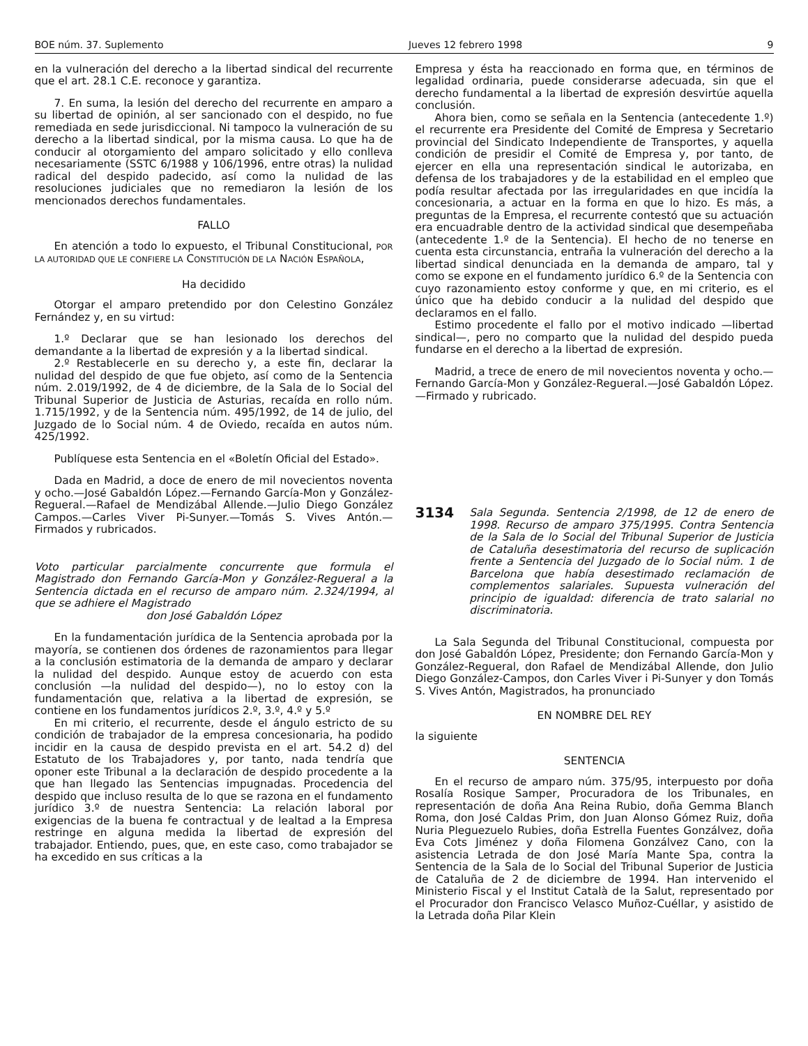BOE núm. 37. Suplemento Jueves 12 febrero 1998 9
en la vulneración del derecho a la libertad sindical del recurrente que el art. 28.1 C.E. reconoce y garantiza.
7. En suma, la lesión del derecho del recurrente en amparo a su libertad de opinión, al ser sancionado con el despido, no fue remediada en sede jurisdiccional. Ni tampoco la vulneración de su derecho a la libertad sindical, por la misma causa. Lo que ha de conducir al otorgamiento del amparo solicitado y ello conlleva necesariamente (SSTC 6/1988 y 106/1996, entre otras) la nulidad radical del despido padecido, así como la nulidad de las resoluciones judiciales que no remediaron la lesión de los mencionados derechos fundamentales.
FALLO
En atención a todo lo expuesto, el Tribunal Constitucional, POR LA AUTORIDAD QUE LE CONFIERE LA CONSTITUCIÓN DE LA NACIÓN ESPAÑOLA,
Ha decidido
Otorgar el amparo pretendido por don Celestino González Fernández y, en su virtud:
1.º Declarar que se han lesionado los derechos del demandante a la libertad de expresión y a la libertad sindical.
2.º Restablecerle en su derecho y, a este fin, declarar la nulidad del despido de que fue objeto, así como de la Sentencia núm. 2.019/1992, de 4 de diciembre, de la Sala de lo Social del Tribunal Superior de Justicia de Asturias, recaída en rollo núm. 1.715/1992, y de la Sentencia núm. 495/1992, de 14 de julio, del Juzgado de lo Social núm. 4 de Oviedo, recaída en autos núm. 425/1992.
Publíquese esta Sentencia en el «Boletín Oficial del Estado».
Dada en Madrid, a doce de enero de mil novecientos noventa y ocho.—José Gabaldón López.—Fernando García-Mon y González-Regueral.—Rafael de Mendizábal Allende.—Julio Diego González Campos.—Carles Viver Pi-Sunyer.—Tomás S. Vives Antón.—Firmados y rubricados.
Voto particular parcialmente concurrente que formula el Magistrado don Fernando García-Mon y González-Regueral a la Sentencia dictada en el recurso de amparo núm. 2.324/1994, al que se adhiere el Magistrado
don José Gabaldón López
En la fundamentación jurídica de la Sentencia aprobada por la mayoría, se contienen dos órdenes de razonamientos para llegar a la conclusión estimatoria de la demanda de amparo y declarar la nulidad del despido. Aunque estoy de acuerdo con esta conclusión —la nulidad del despido—), no lo estoy con la fundamentación que, relativa a la libertad de expresión, se contiene en los fundamentos jurídicos 2.º, 3.º, 4.º y 5.º
En mi criterio, el recurrente, desde el ángulo estricto de su condición de trabajador de la empresa concesionaria, ha podido incidir en la causa de despido prevista en el art. 54.2 d) del Estatuto de los Trabajadores y, por tanto, nada tendría que oponer este Tribunal a la declaración de despido procedente a la que han llegado las Sentencias impugnadas. Procedencia del despido que incluso resulta de lo que se razona en el fundamento jurídico 3.º de nuestra Sentencia: La relación laboral por exigencias de la buena fe contractual y de lealtad a la Empresa restringe en alguna medida la libertad de expresión del trabajador. Entiendo, pues, que, en este caso, como trabajador se ha excedido en sus críticas a la
Empresa y ésta ha reaccionado en forma que, en términos de legalidad ordinaria, puede considerarse adecuada, sin que el derecho fundamental a la libertad de expresión desvirtúe aquella conclusión.
Ahora bien, como se señala en la Sentencia (antecedente 1.º) el recurrente era Presidente del Comité de Empresa y Secretario provincial del Sindicato Independiente de Transportes, y aquella condición de presidir el Comité de Empresa y, por tanto, de ejercer en ella una representación sindical le autorizaba, en defensa de los trabajadores y de la estabilidad en el empleo que podía resultar afectada por las irregularidades en que incidía la concesionaria, a actuar en la forma en que lo hizo. Es más, a preguntas de la Empresa, el recurrente contestó que su actuación era encuadrable dentro de la actividad sindical que desempeñaba (antecedente 1.º de la Sentencia). El hecho de no tenerse en cuenta esta circunstancia, entraña la vulneración del derecho a la libertad sindical denunciada en la demanda de amparo, tal y como se expone en el fundamento jurídico 6.º de la Sentencia con cuyo razonamiento estoy conforme y que, en mi criterio, es el único que ha debido conducir a la nulidad del despido que declaramos en el fallo.
Estimo procedente el fallo por el motivo indicado —libertad sindical—, pero no comparto que la nulidad del despido pueda fundarse en el derecho a la libertad de expresión.
Madrid, a trece de enero de mil novecientos noventa y ocho.—Fernando García-Mon y González-Regueral.—José Gabaldón López.—Firmado y rubricado.
3134
Sala Segunda. Sentencia 2/1998, de 12 de enero de 1998. Recurso de amparo 375/1995. Contra Sentencia de la Sala de lo Social del Tribunal Superior de Justicia de Cataluña desestimatoria del recurso de suplicación frente a Sentencia del Juzgado de lo Social núm. 1 de Barcelona que había desestimado reclamación de complementos salariales. Supuesta vulneración del principio de igualdad: diferencia de trato salarial no discriminatoria.
La Sala Segunda del Tribunal Constitucional, compuesta por don José Gabaldón López, Presidente; don Fernando García-Mon y González-Regueral, don Rafael de Mendizábal Allende, don Julio Diego González-Campos, don Carles Viver i Pi-Sunyer y don Tomás S. Vives Antón, Magistrados, ha pronunciado
EN NOMBRE DEL REY
la siguiente
SENTENCIA
En el recurso de amparo núm. 375/95, interpuesto por doña Rosalía Rosique Samper, Procuradora de los Tribunales, en representación de doña Ana Reina Rubio, doña Gemma Blanch Roma, don José Caldas Prim, don Juan Alonso Gómez Ruiz, doña Nuria Pleguezuelo Rubies, doña Estrella Fuentes Gonzálvez, doña Eva Cots Jiménez y doña Filomena Gonzálvez Cano, con la asistencia Letrada de don José María Mante Spa, contra la Sentencia de la Sala de lo Social del Tribunal Superior de Justicia de Cataluña de 2 de diciembre de 1994. Han intervenido el Ministerio Fiscal y el Institut Català de la Salut, representado por el Procurador don Francisco Velasco Muñoz-Cuéllar, y asistido de la Letrada doña Pilar Klein